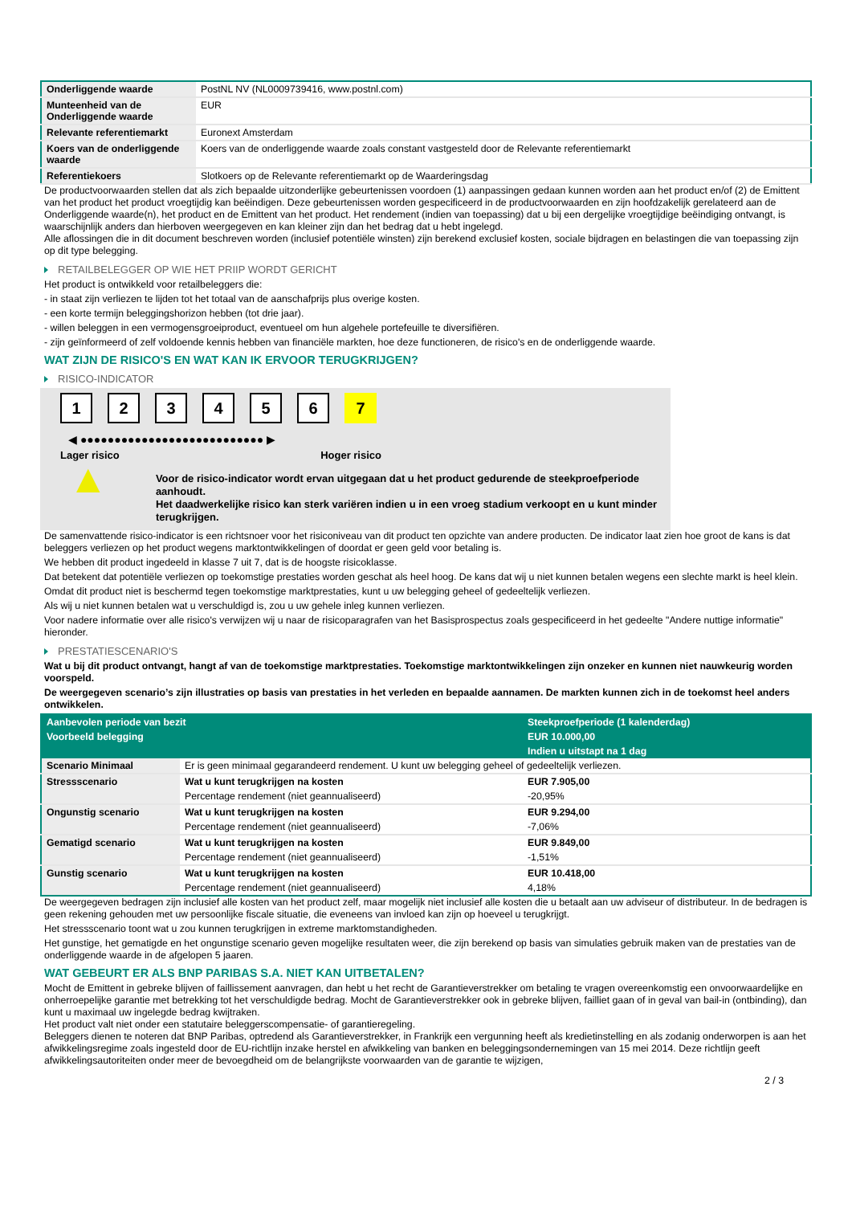| Onderliggende waarde | PostNL NV (NL0009739416, www.postnl.com) |
| Munteenheid van de Onderliggende waarde | EUR |
| Relevante referentiemarkt | Euronext Amsterdam |
| Koers van de onderliggende waarde | Koers van de onderliggende waarde zoals constant vastgesteld door de Relevante referentiemarkt |
| Referentiekoers | Slotkoers op de Relevante referentiemarkt op de Waarderingsdag |
De productvoorwaarden stellen dat als zich bepaalde uitzonderlijke gebeurtenissen voordoen (1) aanpassingen gedaan kunnen worden aan het product en/of (2) de Emittent van het product het product vroegtijdig kan beëindigen. Deze gebeurtenissen worden gespecificeerd in de productvoorwaarden en zijn hoofdzakelijk gerelateerd aan de Onderliggende waarde(n), het product en de Emittent van het product. Het rendement (indien van toepassing) dat u bij een dergelijke vroegtijdige beëindiging ontvangt, is waarschijnlijk anders dan hierboven weergegeven en kan kleiner zijn dan het bedrag dat u hebt ingelegd.
Alle aflossingen die in dit document beschreven worden (inclusief potentiële winsten) zijn berekend exclusief kosten, sociale bijdragen en belastingen die van toepassing zijn op dit type belegging.
RETAILBELEGGER OP WIE HET PRIIP WORDT GERICHT
Het product is ontwikkeld voor retailbeleggers die:
- in staat zijn verliezen te lijden tot het totaal van de aanschafprijs plus overige kosten.
- een korte termijn beleggingshorizon hebben (tot drie jaar).
- willen beleggen in een vermogensgroeiproduct, eventueel om hun algehele portefeuille te diversifiëren.
- zijn geïnformeerd of zelf voldoende kennis hebben van financiële markten, hoe deze functioneren, de risico's en de onderliggende waarde.
WAT ZIJN DE RISICO'S EN WAT KAN IK ERVOOR TERUGKRIJGEN?
RISICO-INDICATOR
123456 7
◀ ●●●●●●●●●●●●●●●●●●●●●●●●●●● ▶
Lager risico Hoger risico
▲
Voor de risico-indicator wordt ervan uitgegaan dat u het product gedurende de steekproefperiode aanhoudt.
Het daadwerkelijke risico kan sterk variëren indien u in een vroeg stadium verkoopt en u kunt minder terugkrijgen.
De samenvattende risico-indicator is een richtsnoer voor het risiconiveau van dit product ten opzichte van andere producten. De indicator laat zien hoe groot de kans is dat beleggers verliezen op het product wegens marktontwikkelingen of doordat er geen geld voor betaling is.
We hebben dit product ingedeeld in klasse 7 uit 7, dat is de hoogste risicoklasse.
Dat betekent dat potentiële verliezen op toekomstige prestaties worden geschat als heel hoog. De kans dat wij u niet kunnen betalen wegens een slechte markt is heel klein.
Omdat dit product niet is beschermd tegen toekomstige marktprestaties, kunt u uw belegging geheel of gedeeltelijk verliezen.
Als wij u niet kunnen betalen wat u verschuldigd is, zou u uw gehele inleg kunnen verliezen.
Voor nadere informatie over alle risico's verwijzen wij u naar de risicoparagrafen van het Basisprospectus zoals gespecificeerd in het gedeelte "Andere nuttige informatie" hieronder.
PRESTATIESCENARIO'S
Wat u bij dit product ontvangt, hangt af van de toekomstige marktprestaties. Toekomstige marktontwikkelingen zijn onzeker en kunnen niet nauwkeurig worden voorspeld.
De weergegeven scenario’s zijn illustraties op basis van prestaties in het verleden en bepaalde aannamen. De markten kunnen zich in de toekomst heel anders ontwikkelen.
| Aanbevolen periode van bezit | | Steekproefperiode (1 kalenderdag) |
| --- | --- | --- |
| Voorbeeld belegging | | EUR 10.000,00 |
| | | Indien u uitstapt na 1 dag |
| Scenario Minimaal | Er is geen minimaal gegarandeerd rendement. U kunt uw belegging geheel of gedeeltelijk verliezen. | |
| Stressscenario | Wat u kunt terugkrijgen na kosten | EUR 7.905,00 |
| | Percentage rendement (niet geannualiseerd) | -20,95% |
| Ongunstig scenario | Wat u kunt terugkrijgen na kosten | EUR 9.294,00 |
| | Percentage rendement (niet geannualiseerd) | -7,06% |
| Gematigd scenario | Wat u kunt terugkrijgen na kosten | EUR 9.849,00 |
| | Percentage rendement (niet geannualiseerd) | -1,51% |
| Gunstig scenario | Wat u kunt terugkrijgen na kosten | EUR 10.418,00 |
| | Percentage rendement (niet geannualiseerd) | 4,18% |
De weergegeven bedragen zijn inclusief alle kosten van het product zelf, maar mogelijk niet inclusief alle kosten die u betaalt aan uw adviseur of distributeur. In de bedragen is geen rekening gehouden met uw persoonlijke fiscale situatie, die eveneens van invloed kan zijn op hoeveel u terugkrijgt.
Het stressscenario toont wat u zou kunnen terugkrijgen in extreme marktomstandigheden.
Het gunstige, het gematigde en het ongunstige scenario geven mogelijke resultaten weer, die zijn berekend op basis van simulaties gebruik maken van de prestaties van de onderliggende waarde in de afgelopen 5 jaaren.
WAT GEBEURT ER ALS BNP PARIBAS S.A. NIET KAN UITBETALEN?
Mocht de Emittent in gebreke blijven of faillissement aanvragen, dan hebt u het recht de Garantieverstrekker om betaling te vragen overeenkomstig een onvoorwaardelijke en onherroepelijke garantie met betrekking tot het verschuldigde bedrag. Mocht de Garantieverstrekker ook in gebreke blijven, failliet gaan of in geval van bail-in (ontbinding), dan kunt u maximaal uw ingelegde bedrag kwijtraken.
Het product valt niet onder een statutaire beleggerscompensatie- of garantieregeling.
Beleggers dienen te noteren dat BNP Paribas, optredend als Garantieverstrekker, in Frankrijk een vergunning heeft als kredietinstelling en als zodanig onderworpen is aan het afwikkelingsregime zoals ingesteld door de EU-richtlijn inzake herstel en afwikkeling van banken en beleggingsondernemingen van 15 mei 2014. Deze richtlijn geeft afwikkelingsautoriteiten onder meer de bevoegdheid om de belangrijkste voorwaarden van de garantie te wijzigen,
2 / 3